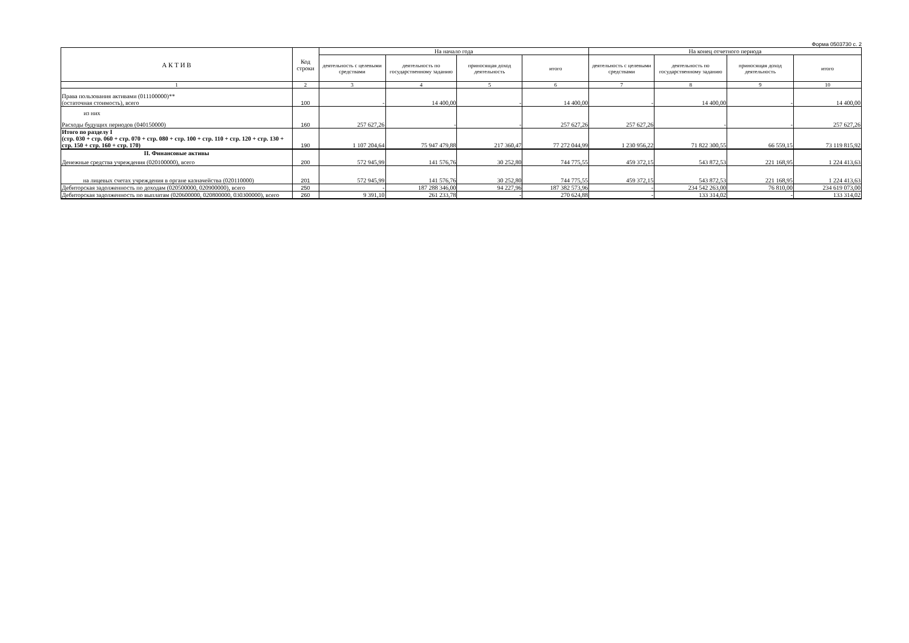Форма 0503730 с. 2
| А К Т И В | Код строки | На начало года | | | | На конец отчетного периода | | | |
| --- | --- | --- | --- | --- | --- | --- | --- | --- | --- |
| | | деятельность с целевыми средствами | деятельность по государственному заданию | приносящая доход деятельность | итого | деятельность с целевыми средствами | деятельность по государственному заданию | приносящая доход деятельность | итого |
| 1 | 2 | 3 | 4 | 5 | 6 | 7 | 8 | 9 | 10 |
| Права пользования активами (011100000)** (остаточная стоимость), всего | 100 | - | 14 400,00 | - | 14 400,00 | - | 14 400,00 | - | 14 400,00 |
| из них Расходы будущих периодов (040150000) | 160 | 257 627,26 | - | - | 257 627,26 | 257 627,26 | - | - | 257 627,26 |
| Итого по разделу I (стр. 030 + стр. 060 + стр. 070 + стр. 080 + стр. 100 + стр. 110 + стр. 120 + стр. 130 + стр. 150 + стр. 160 + стр. 170) | 190 | 1 107 204,64 | 75 947 479,88 | 217 360,47 | 77 272 044,99 | 1 230 956,22 | 71 822 300,55 | 66 559,15 | 73 119 815,92 |
| II. Финансовые активы Денежные средства учреждения (020100000), всего | 200 | 572 945,99 | 141 576,76 | 30 252,80 | 744 775,55 | 459 372,15 | 543 872,53 | 221 168,95 | 1 224 413,63 |
| на лицевых счетах учреждения в органе казначейства (020110000) | 201 | 572 945,99 | 141 576,76 | 30 252,80 | 744 775,55 | 459 372,15 | 543 872,53 | 221 168,95 | 1 224 413,63 |
| Дебиторская задолженность по доходам (020500000, 020900000), всего | 250 | - | 187 288 346,00 | 94 227,96 | 187 382 573,96 | - | 234 542 263,00 | 76 810,00 | 234 619 073,00 |
| Дебиторская задолженность по выплатам (020600000, 020800000, 030300000), всего | 260 | 9 391,10 | 261 233,78 | - | 270 624,88 | - | 133 314,02 | - | 133 314,02 |